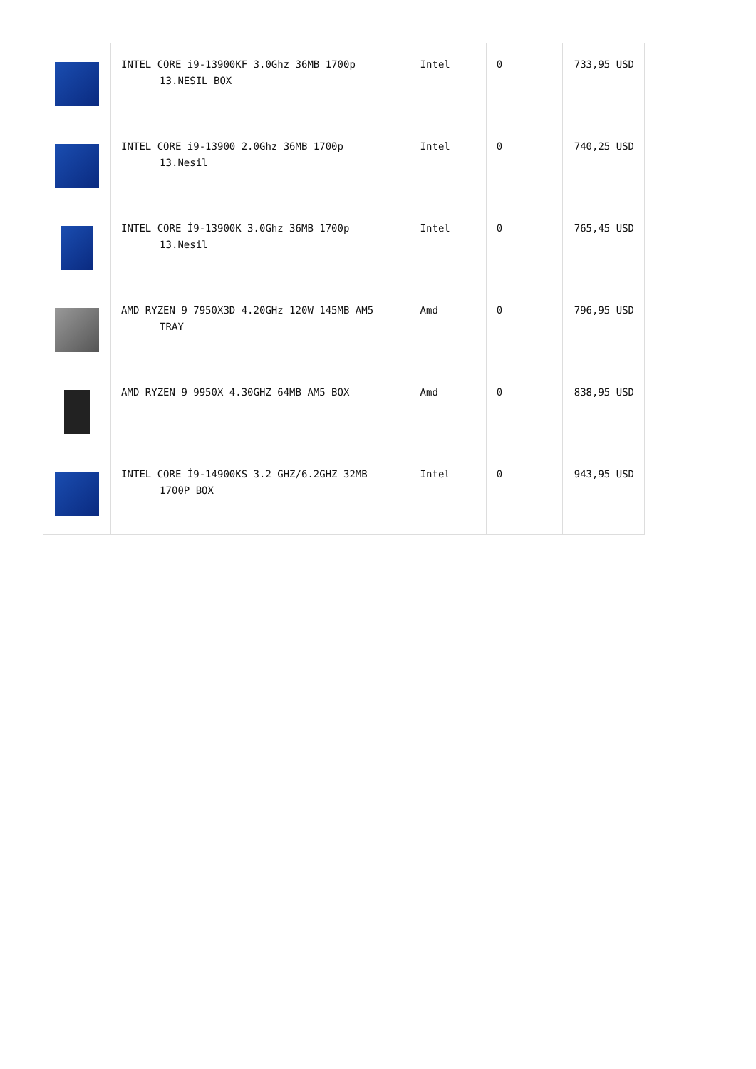| | INTEL CORE i9-13900KF 3.0Ghz 36MB 1700p 13.NESIL BOX | Intel | 0 | 733,95 USD |
| | INTEL CORE i9-13900 2.0Ghz 36MB 1700p 13.Nesil | Intel | 0 | 740,25 USD |
| | INTEL CORE İ9-13900K 3.0Ghz 36MB 1700p 13.Nesil | Intel | 0 | 765,45 USD |
| | AMD RYZEN 9 7950X3D 4.20GHz 120W 145MB AM5 TRAY | Amd | 0 | 796,95 USD |
| | AMD RYZEN 9 9950X 4.30GHZ 64MB AM5 BOX | Amd | 0 | 838,95 USD |
| | INTEL CORE İ9-14900KS 3.2 GHZ/6.2GHZ 32MB 1700P BOX | Intel | 0 | 943,95 USD |